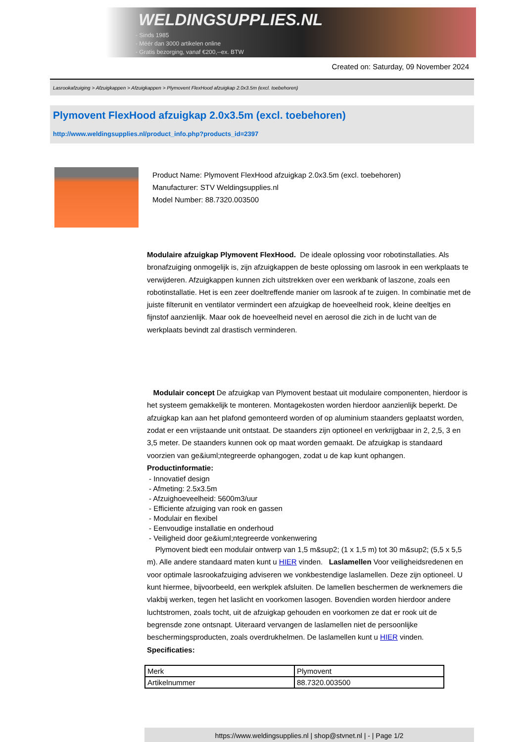WELDINGSUPPLIES.NL
- Sinds 1985
- Méér dan 3000 artikelen online
- Gratis bezorging, vanaf €200,--ex. BTW
Created on: Saturday, 09 November 2024
Lasrookafzuiging > Afzuigkappen > Afzuigkappen > Plymovent FlexHood afzuigkap 2.0x3.5m (excl. toebehoren)
Plymovent FlexHood afzuigkap 2.0x3.5m (excl. toebehoren)
http://www.weldingsupplies.nl/product_info.php?products_id=2397
Product Name: Plymovent FlexHood afzuigkap 2.0x3.5m (excl. toebehoren)
Manufacturer: STV Weldingsupplies.nl
Model Number: 88.7320.003500
Modulaire afzuigkap Plymovent FlexHood. De ideale oplossing voor robotinstallaties. Als bronafzuiging onmogelijk is, zijn afzuigkappen de beste oplossing om lasrook in een werkplaats te verwijderen. Afzuigkappen kunnen zich uitstrekken over een werkbank of laszone, zoals een robotinstallatie. Het is een zeer doeltreffende manier om lasrook af te zuigen. In combinatie met de juiste filterunit en ventilator vermindert een afzuigkap de hoeveelheid rook, kleine deeltjes en fijnstof aanzienlijk. Maar ook de hoeveelheid nevel en aerosol die zich in de lucht van de werkplaats bevindt zal drastisch verminderen.
Modulair concept De afzuigkap van Plymovent bestaat uit modulaire componenten, hierdoor is het systeem gemakkelijk te monteren. Montagekosten worden hierdoor aanzienlijk beperkt. De afzuigkap kan aan het plafond gemonteerd worden of op aluminium staanders geplaatst worden, zodat er een vrijstaande unit ontstaat. De staanders zijn optioneel en verkrijgbaar in 2, 2,5, 3 en 3,5 meter. De staanders kunnen ook op maat worden gemaakt. De afzuigkap is standaard voorzien van ge&iuml;ntegreerde ophangogen, zodat u de kap kunt ophangen. Productinformatie:
- Innovatief design
- Afmeting: 2.5x3.5m
- Afzuighoeveelheid: 5600m3/uur
- Efficiente afzuiging van rook en gassen
- Modulair en flexibel
- Eenvoudige installatie en onderhoud
- Veiligheid door ge&iuml;ntegreerde vonkenwering
Plymovent biedt een modulair ontwerp van 1,5 m&sup2; (1 x 1,5 m) tot 30 m&sup2; (5,5 x 5,5 m). Alle andere standaard maten kunt u HIER vinden. Laslamellen Voor veiligheidsredenen en voor optimale lasrookafzuiging adviseren we vonkbestendige laslamellen. Deze zijn optioneel. U kunt hiermee, bijvoorbeeld, een werkplek afsluiten. De lamellen beschermen de werknemers die vlakbij werken, tegen het laslicht en voorkomen lasogen. Bovendien worden hierdoor andere luchtstromen, zoals tocht, uit de afzuigkap gehouden en voorkomen ze dat er rook uit de begrensde zone ontsnapt. Uiteraard vervangen de laslamellen niet de persoonlijke beschermingsproducten, zoals overdrukhelmen. De laslamellen kunt u HIER vinden. Specificaties:
| Merk | Plymovent |
| Artikelnummer | 88.7320.003500 |
https://www.weldingsupplies.nl | shop@stvnet.nl | - | Page 1/2